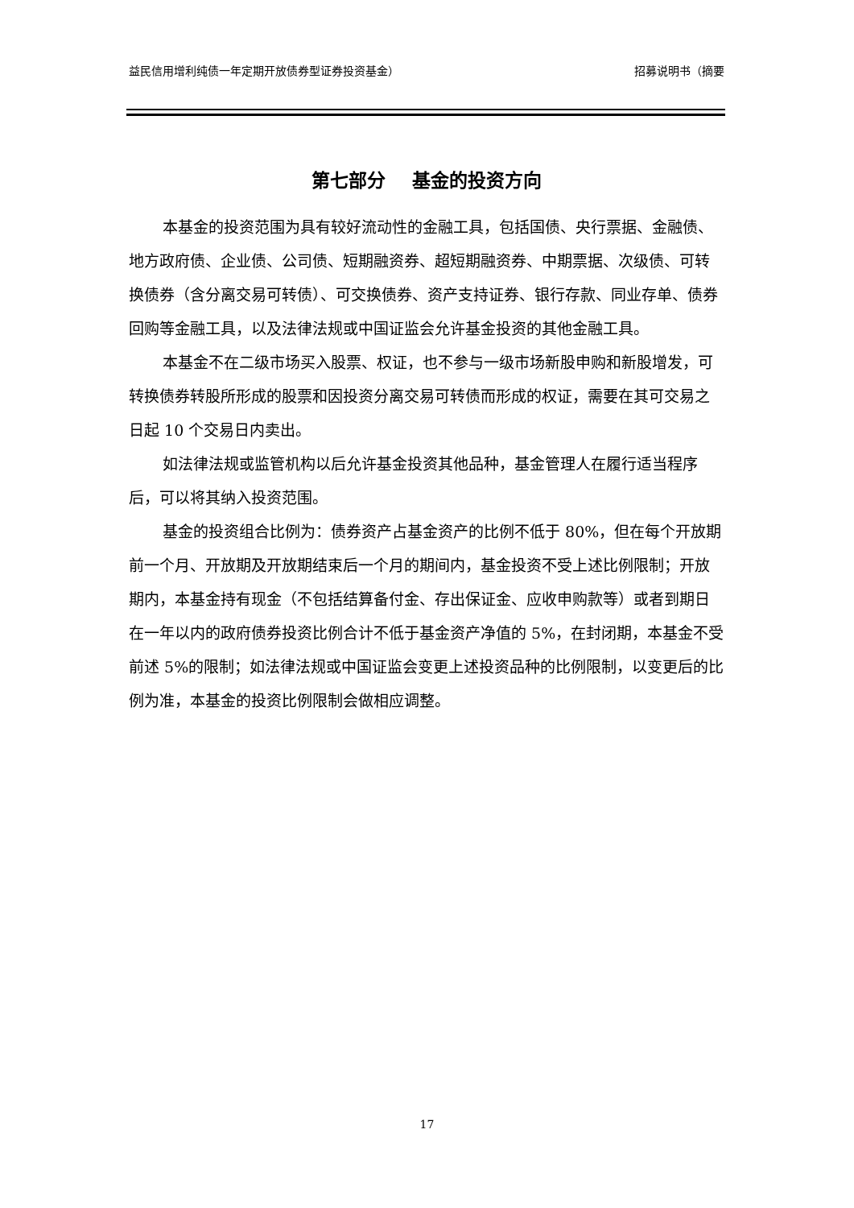益民信用增利纯债一年定期开放债券型证券投资基金） 招募说明书（摘要
第七部分 基金的投资方向
本基金的投资范围为具有较好流动性的金融工具，包括国债、央行票据、金融债、地方政府债、企业债、公司债、短期融资券、超短期融资券、中期票据、次级债、可转换债券（含分离交易可转债）、可交换债券、资产支持证券、银行存款、同业存单、债券回购等金融工具，以及法律法规或中国证监会允许基金投资的其他金融工具。
本基金不在二级市场买入股票、权证，也不参与一级市场新股申购和新股增发，可转换债券转股所形成的股票和因投资分离交易可转债而形成的权证，需要在其可交易之日起 10 个交易日内卖出。
如法律法规或监管机构以后允许基金投资其他品种，基金管理人在履行适当程序后，可以将其纳入投资范围。
基金的投资组合比例为：债券资产占基金资产的比例不低于 80%，但在每个开放期前一个月、开放期及开放期结束后一个月的期间内，基金投资不受上述比例限制；开放期内，本基金持有现金（不包括结算备付金、存出保证金、应收申购款等）或者到期日在一年以内的政府债券投资比例合计不低于基金资产净值的 5%，在封闭期，本基金不受前述 5%的限制；如法律法规或中国证监会变更上述投资品种的比例限制，以变更后的比例为准，本基金的投资比例限制会做相应调整。
17